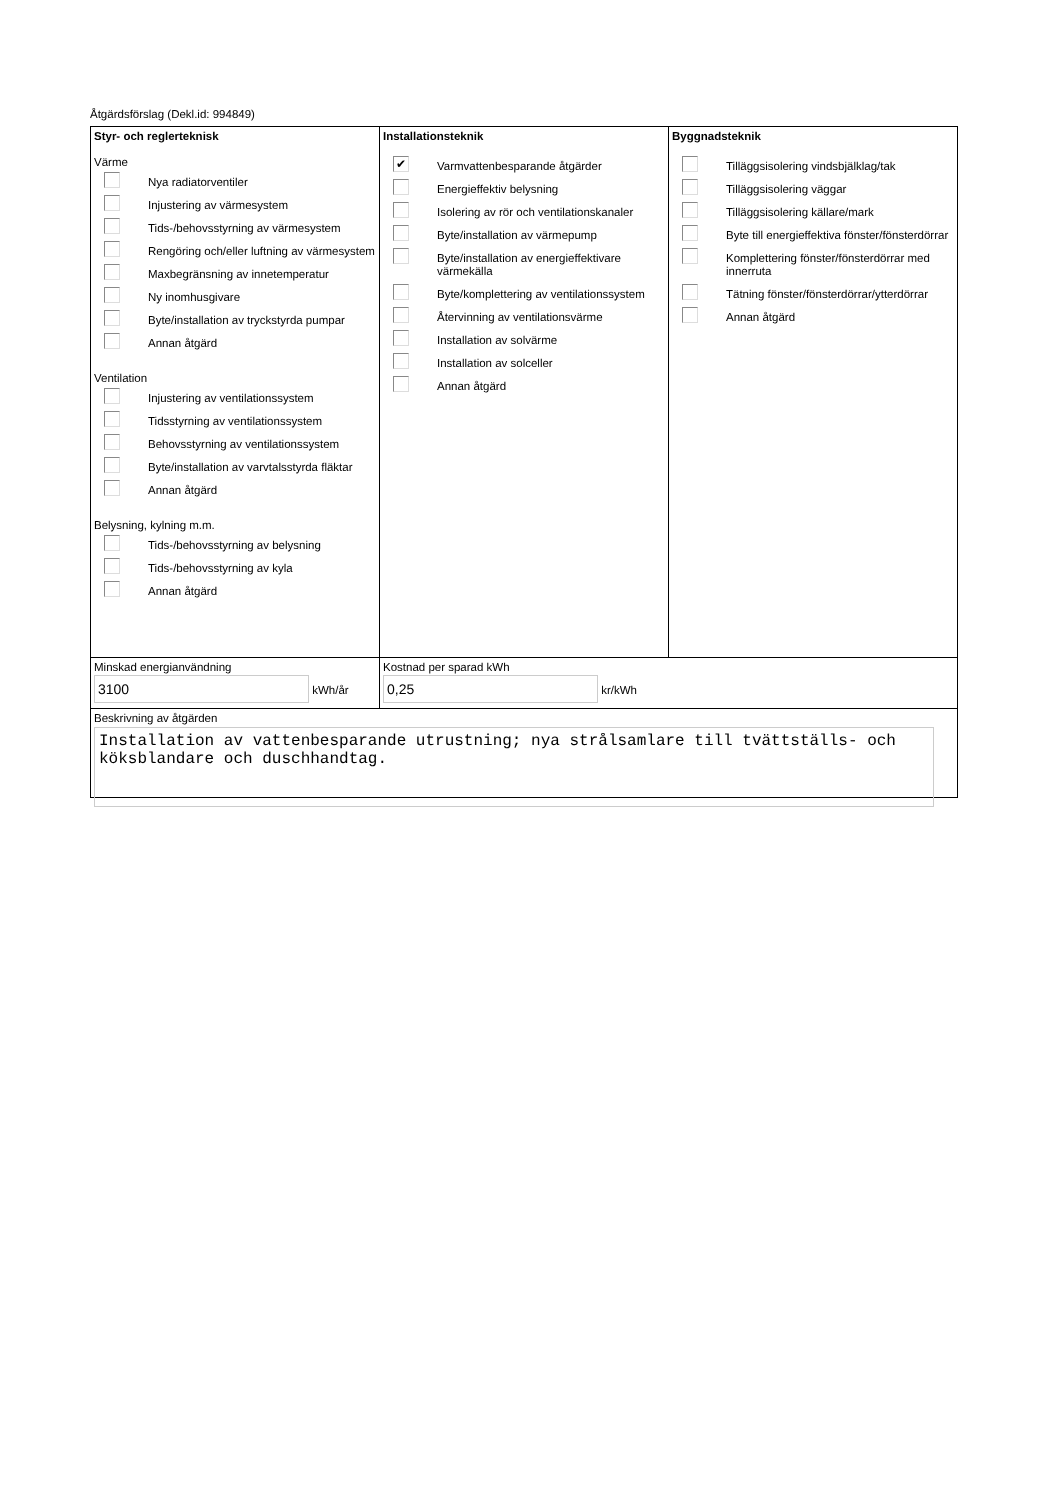Åtgärdsförslag (Dekl.id: 994849)
Styr- och reglerteknisk
Värme
Nya radiatorventiler
Injustering av värmesystem
Tids-/behovsstyrning av värmesystem
Rengöring och/eller luftning av värmesystem
Maxbegränsning av innetemperatur
Ny inomhusgivare
Byte/installation av tryckstyrda pumpar
Annan åtgärd
Ventilation
Injustering av ventilationssystem
Tidsstyrning av ventilationssystem
Behovsstyrning av ventilationssystem
Byte/installation av varvtalsstyrda fläktar
Annan åtgärd
Belysning, kylning m.m.
Tids-/behovsstyrning av belysning
Tids-/behovsstyrning av kyla
Annan åtgärd
Installationsteknik
✔
Varmvattenbesparande åtgärder
Energieffektiv belysning
Isolering av rör och ventilationskanaler
Byte/installation av värmepump
Byte/installation av energieffektivare värmekälla
Byte/komplettering av ventilationssystem
Återvinning av ventilationsvärme
Installation av solvärme
Installation av solceller
Annan åtgärd
Byggnadsteknik
Tilläggsisolering vindsbjälklag/tak
Tilläggsisolering väggar
Tilläggsisolering källare/mark
Byte till energieffektiva fönster/fönsterdörrar
Komplettering fönster/fönsterdörrar med innerruta
Tätning fönster/fönsterdörrar/ytterdörrar
Annan åtgärd
Minskad energianvändning
3100 kWh/år
Kostnad per sparad kWh
0,25 kr/kWh
Beskrivning av åtgärden
Installation av vattenbesparande utrustning; nya strålsamlare till tvättställs- och köksblandare och duschhandtag.